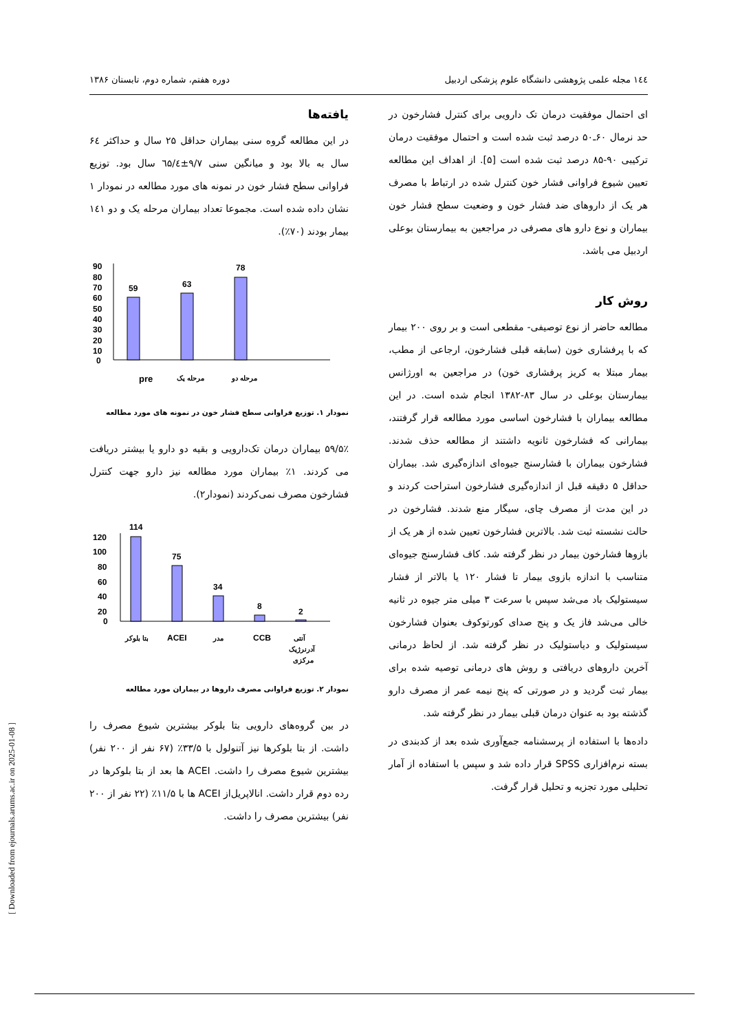۱٤٤ مجله علمی پژوهشی دانشگاه علوم پزشکی اردبیل دوره هفتم، شماره دوم، تابستان ۱۳۸۶
ای احتمال موفقیت درمان تک دارویی برای کنترل فشارخون در حد نرمال ۶۰ـ۵۰ درصد ثبت شده است و احتمال موفقیت درمان ترکیبی ۹۰-۸۵ درصد ثبت شده است [۵]. از اهداف این مطالعه تعیین شیوع فراوانی فشار خون کنترل شده در ارتباط با مصرف هر یک از داروهای ضد فشار خون و وضعیت سطح فشار خون بیماران و نوع دارو های مصرفی در مراجعین به بیمارستان بوعلی اردبیل می باشد.
روش کار
مطالعه حاضر از نوع توصیفی- مقطعی است و بر روی ۲۰۰ بیمار که با پرفشاری خون (سابقه قبلی فشارخون، ارجاعی از مطب، بیمار مبتلا به کریز پرفشاری خون) در مراجعین به اورژانس بیمارستان بوعلی در سال ۸۳-۱۳۸۲ انجام شده است. در این مطالعه بیماران با فشارخون اساسی مورد مطالعه قرار گرفتند، بیمارانی که فشارخون ثانویه داشتند از مطالعه حذف شدند. فشارخون بیماران با فشارسنج جیوه‌ای اندازه‌گیری شد. بیماران حداقل ۵ دقیقه قبل از اندازه‌گیری فشارخون استراحت کردند و در این مدت از مصرف چای، سیگار منع شدند. فشارخون در حالت نشسته ثبت شد. بالاترین فشارخون تعیین شده از هر یک از بازوها فشارخون بیمار در نظر گرفته شد. کاف فشارسنج جیوه‌ای متناسب با اندازه بازوی بیمار تا فشار ۱۲۰ یا بالاتر از فشار سیستولیک باد می‌شد سپس با سرعت ۳ میلی متر جیوه در ثانیه خالی می‌شد فاز یک و پنج صدای کورتوکوف بعنوان فشارخون سیستولیک و دیاستولیک در نظر گرفته شد. از لحاظ درمانی آخرین داروهای دریافتی و روش های درمانی توصیه شده برای بیمار ثبت گردید و در صورتی که پنج نیمه عمر از مصرف دارو گذشته بود به عنوان درمان قبلی بیمار در نظر گرفته شد.
داده‌ها با استفاده از پرسشنامه جمع‌آوری شده بعد از کدبندی در بسته نرم‌افزاری SPSS قرار داده شد و سپس با استفاده از آمار تحلیلی مورد تجزیه و تحلیل قرار گرفت.
یافته‌ها
در این مطالعه گروه سنی بیماران حداقل ۲۵ سال و حداکثر ۶٤ سال به بالا بود و میانگین سنی ۹/۷±٦۵/٤ سال بود. توزیع فراوانی سطح فشار خون در نمونه های مورد مطالعه در نمودار ۱ نشان داده شده است. مجموعا تعداد بیماران مرحله یک و دو ۱٤۱ بیمار بودند (۷۰٪).
90
80
70
60
50
40
30
20
10
0
59
63
78
pre
مرحله یک
مرحله دو
نمودار ۱. توزیع فراوانی سطح فشار خون در نمونه های مورد مطالعه
۵۹/۵٪ بیماران درمان تک‌دارویی و بقیه دو دارو یا بیشتر دریافت می کردند. ۱٪ بیماران مورد مطالعه نیز دارو جهت کنترل فشارخون مصرف نمی‌کردند (نمودار۲).
120
100
80
60
40
20
0
114
75
34
8
2
بتا بلوکر
ACEI
مدر
CCB
آنتی
آدرنرژیک
مرکزی
نمودار ۲. توزیع فراوانی مصرف داروها در بیماران مورد مطالعه
در بین گروه‌های دارویی بتا بلوکر بیشترین شیوع مصرف را داشت. از بتا بلوکرها نیز آتنولول با ۳۳/۵٪ (۶۷ نفر از ۲۰۰ نفر) بیشترین شیوع مصرف را داشت. ACEI ها بعد از بتا بلوکرها در رده دوم قرار داشت. انالاپریل‌از ACEI ها با ۱۱/۵٪ (۲۲ نفر از ۲۰۰ نفر) بیشترین مصرف را داشت.
[ Downloaded from ejournals.arums.ac.ir on 2025-01-08 ]